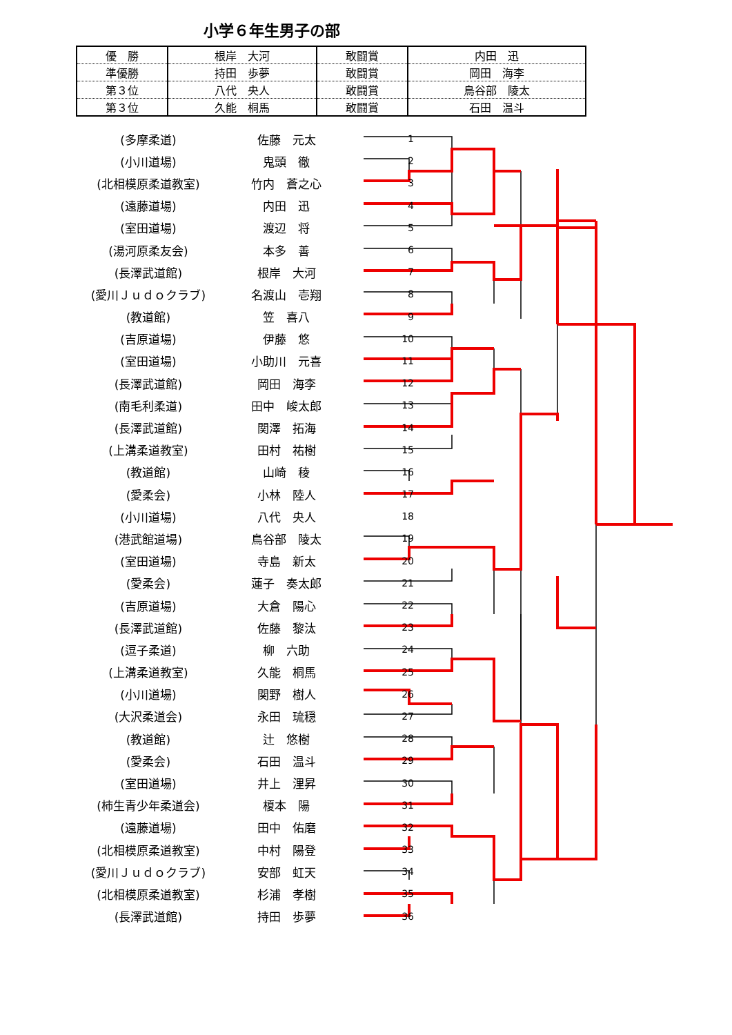小学６年生男子の部
| 優 勝 | 根岸 大河 | 敢闘賞 | 内田 迅 |
| 準優勝 | 持田 歩夢 | 敢闘賞 | 岡田 海李 |
| 第３位 | 八代 央人 | 敢闘賞 | 鳥谷部 陵太 |
| 第３位 | 久能 桐馬 | 敢闘賞 | 石田 温斗 |
| (多摩柔道) | 佐藤 元太 | 1 |
| (小川道場) | 鬼頭 徹 | 2 |
| (北相模原柔道教室) | 竹内 蒼之心 | 3 |
| (遠藤道場) | 内田 迅 | 4 |
| (室田道場) | 渡辺 将 | 5 |
| (湯河原柔友会) | 本多 善 | 6 |
| (長澤武道館) | 根岸 大河 | 7 |
| (愛川Ｊｕｄｏクラブ) | 名渡山 壱翔 | 8 |
| (教道館) | 笠 喜八 | 9 |
| (吉原道場) | 伊藤 悠 | 10 |
| (室田道場) | 小助川 元喜 | 11 |
| (長澤武道館) | 岡田 海李 | 12 |
| (南毛利柔道) | 田中 峻太郎 | 13 |
| (長澤武道館) | 関澤 拓海 | 14 |
| (上溝柔道教室) | 田村 祐樹 | 15 |
| (教道館) | 山崎 稜 | 16 |
| (愛柔会) | 小林 陸人 | 17 |
| (小川道場) | 八代 央人 | 18 |
| (港武館道場) | 鳥谷部 陵太 | 19 |
| (室田道場) | 寺島 新太 | 20 |
| (愛柔会) | 蓮子 奏太郎 | 21 |
| (吉原道場) | 大倉 陽心 | 22 |
| (長澤武道館) | 佐藤 黎汰 | 23 |
| (逗子柔道) | 柳 六助 | 24 |
| (上溝柔道教室) | 久能 桐馬 | 25 |
| (小川道場) | 関野 樹人 | 26 |
| (大沢柔道会) | 永田 琉穏 | 27 |
| (教道館) | 辻 悠樹 | 28 |
| (愛柔会) | 石田 温斗 | 29 |
| (室田道場) | 井上 浬昇 | 30 |
| (柿生青少年柔道会) | 榎本 陽 | 31 |
| (遠藤道場) | 田中 佑磨 | 32 |
| (北相模原柔道教室) | 中村 陽登 | 33 |
| (愛川Ｊｕｄｏクラブ) | 安部 虹天 | 34 |
| (北相模原柔道教室) | 杉浦 孝樹 | 35 |
| (長澤武道館) | 持田 歩夢 | 36 |